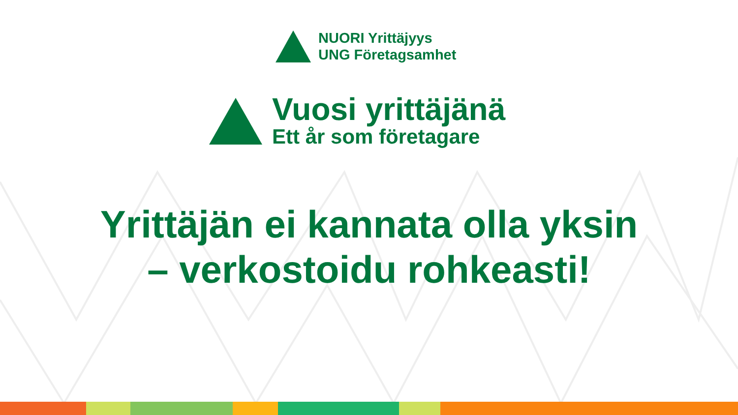NUORI Yrittäjyys
UNG Företagsamhet
Vuosi yrittäjänä
Ett år som företagare
Yrittäjän ei kannata olla yksin
– verkostoidu rohkeasti!